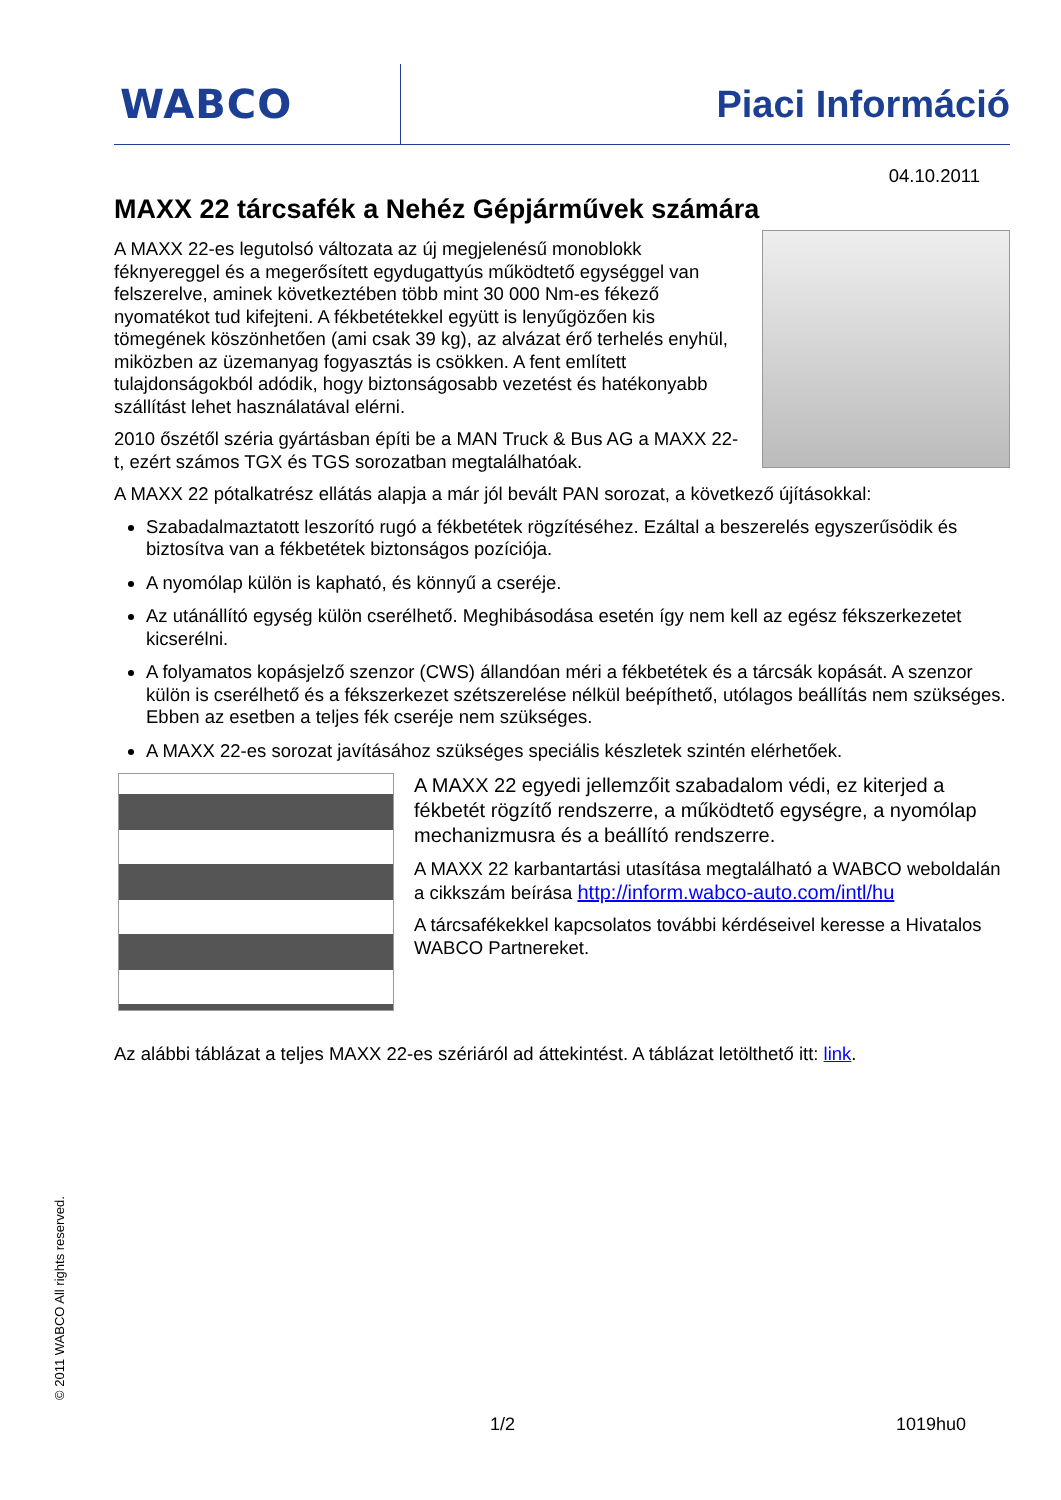WABCO Piaci Információ
04.10.2011
MAXX 22 tárcsafék a Nehéz Gépjárművek számára
A MAXX 22-es legutolsó változata az új megjelenésű monoblokk féknyereggel és a megerősített egydugattyús működtető egységgel van felszerelve, aminek következtében több mint 30 000 Nm-es fékező nyomatékot tud kifejteni. A fékbetétekkel együtt is lenyűgözően kis tömegének köszönhetően (ami csak 39 kg), az alvázat érő terhelés enyhül, miközben az üzemanyag fogyasztás is csökken. A fent említett tulajdonságokból adódik, hogy biztonságosabb vezetést és hatékonyabb szállítást lehet használatával elérni.
2010 őszétől széria gyártásban építi be a MAN Truck & Bus AG a MAXX 22-t, ezért számos TGX és TGS sorozatban megtalálhatóak.
A MAXX 22 pótalkatrész ellátás alapja a már jól bevált PAN sorozat, a következő újításokkal:
Szabadalmaztatott leszorító rugó a fékbetétek rögzítéséhez. Ezáltal a beszerelés egyszerűsödik és biztosítva van a fékbetétek biztonságos pozíciója.
A nyomólap külön is kapható, és könnyű a cseréje.
Az utánállító egység külön cserélhető. Meghibásodása esetén így nem kell az egész fékszerkezetet kicserélni.
A folyamatos kopásjelző szenzor (CWS) állandóan méri a fékbetétek és a tárcsák kopását. A szenzor külön is cserélhető és a fékszerkezet szétszerelése nélkül beépíthető, utólagos beállítás nem szükséges. Ebben az esetben a teljes fék cseréje nem szükséges.
A MAXX 22-es sorozat javításához szükséges speciális készletek szintén elérhetőek.
A MAXX 22 egyedi jellemzőit szabadalom védi, ez kiterjed a fékbetét rögzítő rendszerre, a működtető egységre, a nyomólap mechanizmusra és a beállító rendszerre.
A MAXX 22 karbantartási utasítása megtalálható a WABCO weboldalán a cikkszám beírása http://inform.wabco-auto.com/intl/hu
A tárcsafékekkel kapcsolatos további kérdéseivel keresse a Hivatalos WABCO Partnereket.
Az alábbi táblázat a teljes MAXX 22-es szériáról ad áttekintést. A táblázat letölthető itt: link.
© 2011 WABCO All rights reserved.
1/2 1019hu0